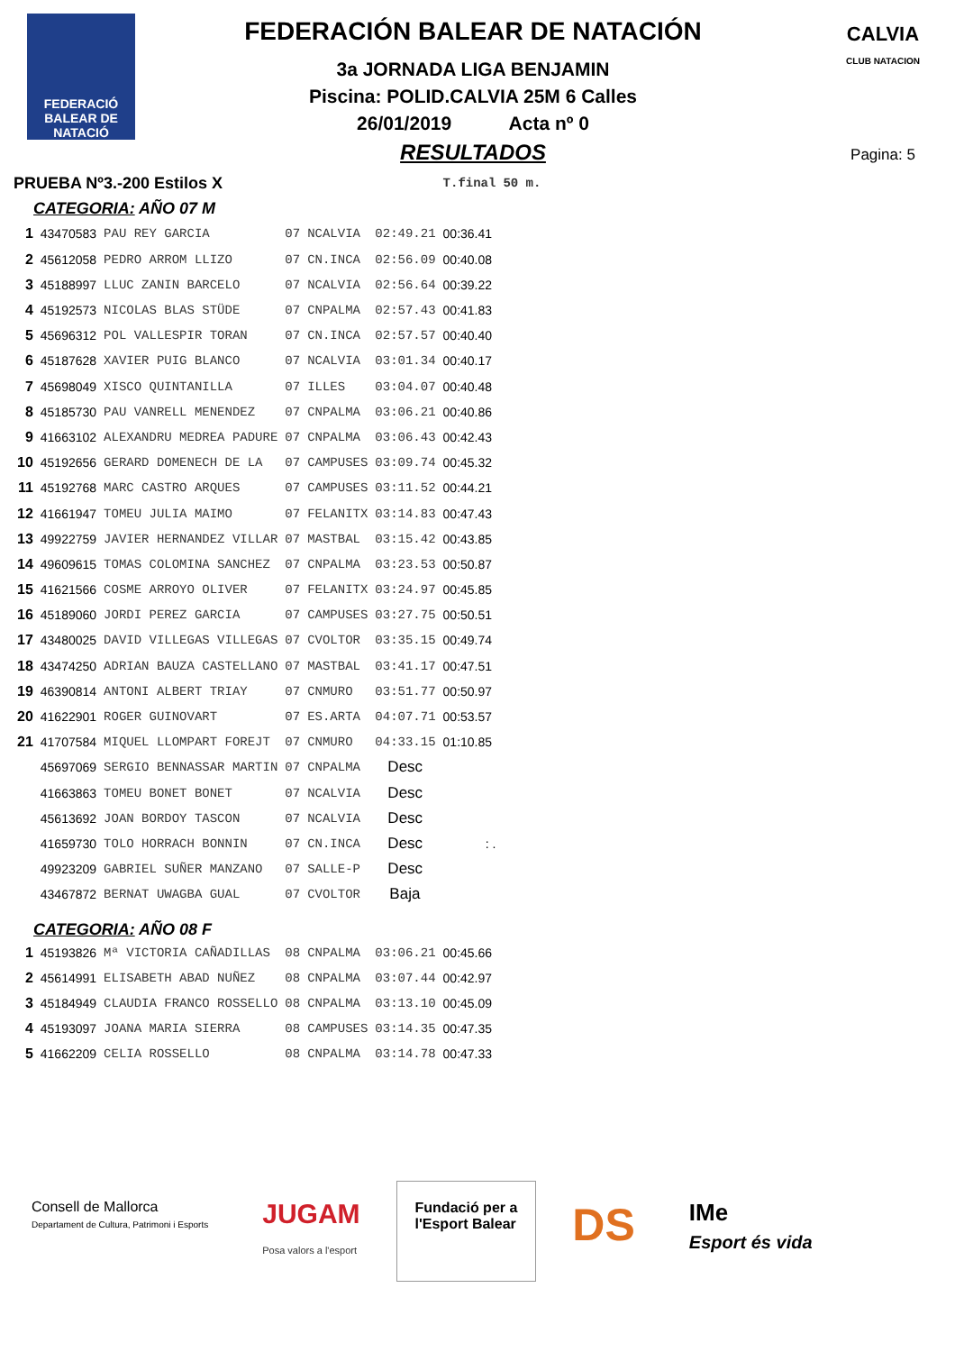FEDERACIÓ
BALEAR DE
NATACIÓ
FEDERACIÓN BALEAR DE NATACIÓN
3a JORNADA LIGA BENJAMIN
Piscina: POLID.CALVIA 25M 6 Calles
26/01/2019 Acta nº 0
RESULTADOS
CALVIA
CLUB NATACION
Pagina: 5
| PRUEBA Nº3.-200 Estilos X | | | | | | T.final | 50 m. |
| CATEGORIA: AÑO 07 M | | | | | | | |
| 1 | 43470583 | PAU REY GARCIA | 07 | NCALVIA | 02:49.21 | 00:36.41 | |
| 2 | 45612058 | PEDRO ARROM LLIZO | 07 | CN.INCA | 02:56.09 | 00:40.08 | |
| 3 | 45188997 | LLUC ZANIN BARCELO | 07 | NCALVIA | 02:56.64 | 00:39.22 | |
| 4 | 45192573 | NICOLAS BLAS STÜDE | 07 | CNPALMA | 02:57.43 | 00:41.83 | |
| 5 | 45696312 | POL VALLESPIR TORAN | 07 | CN.INCA | 02:57.57 | 00:40.40 | |
| 6 | 45187628 | XAVIER PUIG BLANCO | 07 | NCALVIA | 03:01.34 | 00:40.17 | |
| 7 | 45698049 | XISCO QUINTANILLA | 07 | ILLES | 03:04.07 | 00:40.48 | |
| 8 | 45185730 | PAU VANRELL MENENDEZ | 07 | CNPALMA | 03:06.21 | 00:40.86 | |
| 9 | 41663102 | ALEXANDRU MEDREA PADURE | 07 | CNPALMA | 03:06.43 | 00:42.43 | |
| 10 | 45192656 | GERARD DOMENECH DE LA | 07 | CAMPUSES | 03:09.74 | 00:45.32 | |
| 11 | 45192768 | MARC CASTRO ARQUES | 07 | CAMPUSES | 03:11.52 | 00:44.21 | |
| 12 | 41661947 | TOMEU JULIA MAIMO | 07 | FELANITX | 03:14.83 | 00:47.43 | |
| 13 | 49922759 | JAVIER HERNANDEZ VILLAR | 07 | MASTBAL | 03:15.42 | 00:43.85 | |
| 14 | 49609615 | TOMAS COLOMINA SANCHEZ | 07 | CNPALMA | 03:23.53 | 00:50.87 | |
| 15 | 41621566 | COSME ARROYO OLIVER | 07 | FELANITX | 03:24.97 | 00:45.85 | |
| 16 | 45189060 | JORDI PEREZ GARCIA | 07 | CAMPUSES | 03:27.75 | 00:50.51 | |
| 17 | 43480025 | DAVID VILLEGAS VILLEGAS | 07 | CVOLTOR | 03:35.15 | 00:49.74 | |
| 18 | 43474250 | ADRIAN BAUZA CASTELLANO | 07 | MASTBAL | 03:41.17 | 00:47.51 | |
| 19 | 46390814 | ANTONI ALBERT TRIAY | 07 | CNMURO | 03:51.77 | 00:50.97 | |
| 20 | 41622901 | ROGER GUINOVART | 07 | ES.ARTA | 04:07.71 | 00:53.57 | |
| 21 | 41707584 | MIQUEL LLOMPART FOREJT | 07 | CNMURO | 04:33.15 | 01:10.85 | |
| | 45697069 | SERGIO BENNASSAR MARTIN | 07 | CNPALMA | Desc | | |
| | 41663863 | TOMEU BONET BONET | 07 | NCALVIA | Desc | | |
| | 45613692 | JOAN BORDOY TASCON | 07 | NCALVIA | Desc | | |
| | 41659730 | TOLO HORRACH BONNIN | 07 | CN.INCA | Desc | : . | |
| | 49923209 | GABRIEL SUÑER MANZANO | 07 | SALLE-P | Desc | | |
| | 43467872 | BERNAT UWAGBA GUAL | 07 | CVOLTOR | Baja | | |
| CATEGORIA: AÑO 08 F | | | | | | | |
| 1 | 45193826 | Mª VICTORIA CAÑADILLAS | 08 | CNPALMA | 03:06.21 | 00:45.66 | |
| 2 | 45614991 | ELISABETH ABAD NUÑEZ | 08 | CNPALMA | 03:07.44 | 00:42.97 | |
| 3 | 45184949 | CLAUDIA FRANCO ROSSELLO | 08 | CNPALMA | 03:13.10 | 00:45.09 | |
| 4 | 45193097 | JOANA MARIA SIERRA | 08 | CAMPUSES | 03:14.35 | 00:47.35 | |
| 5 | 41662209 | CELIA ROSSELLO | 08 | CNPALMA | 03:14.78 | 00:47.33 | |
Consell de Mallorca
Departament de Cultura, Patrimoni i Esports
JUGAM
Posa valors a l'esport
Fundació per a
l'Esport Balear
DS
IMe
Esport és vida